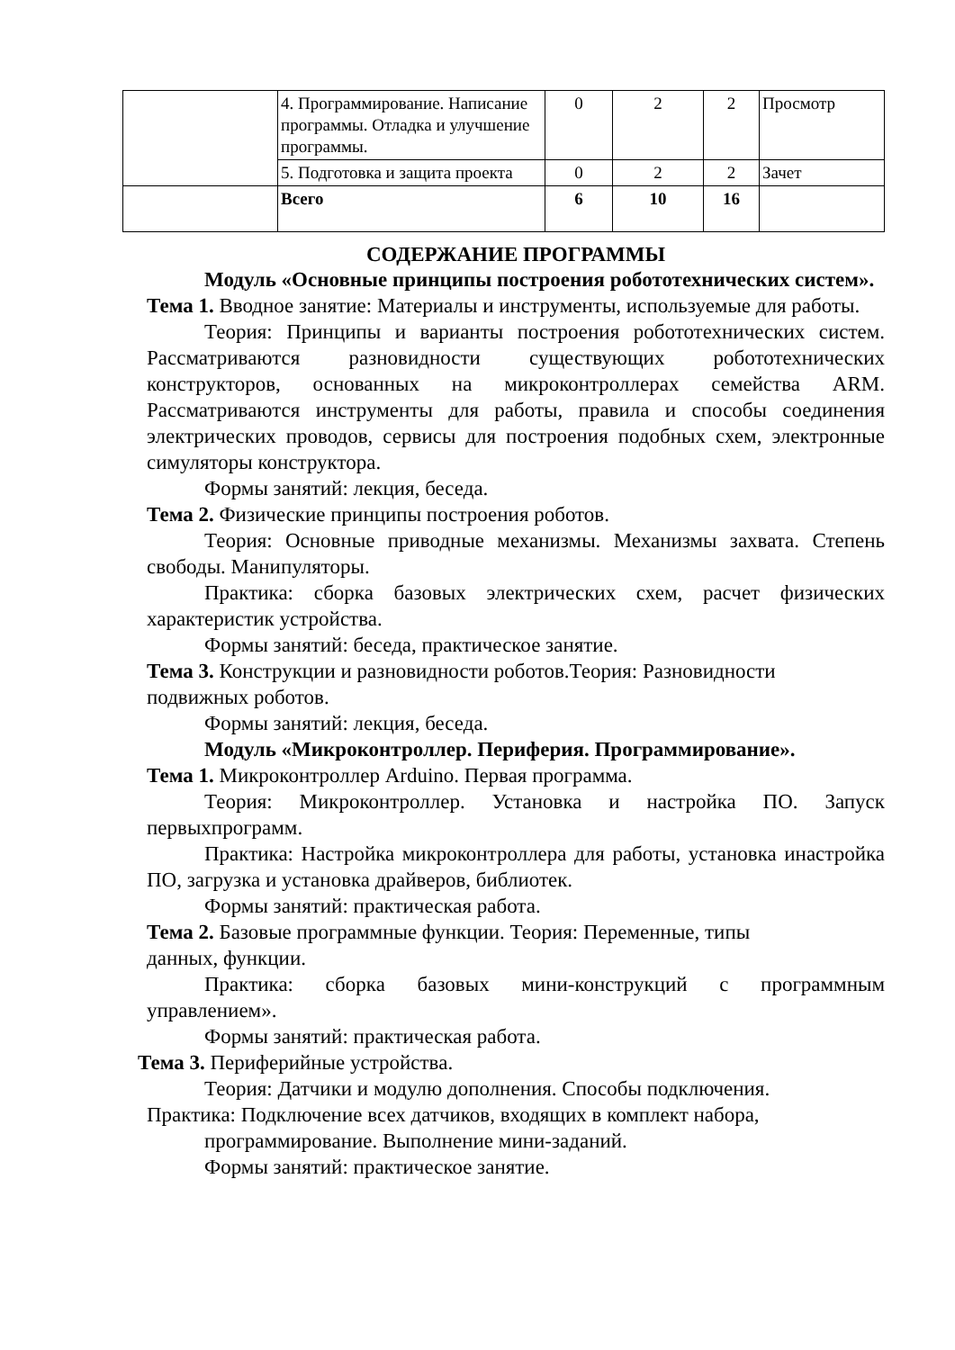| | 4. Программирование. Написание программы. Отладка и улучшение программы. | 0 | 2 | 2 | Просмотр |
| | 5. Подготовка и защита проекта | 0 | 2 | 2 | Зачет |
| | Всего | 6 | 10 | 16 | |
СОДЕРЖАНИЕ ПРОГРАММЫ
Модуль «Основные принципы построения робототехнических систем».
Тема 1. Вводное занятие: Материалы и инструменты, используемые для работы.
Теория: Принципы и варианты построения робототехнических систем. Рассматриваются разновидности существующих робототехнических конструкторов, основанных на микроконтроллерах семейства ARM. Рассматриваются инструменты для работы, правила и способы соединения электрических проводов, сервисы для построения подобных схем, электронные симуляторы конструктора.
Формы занятий: лекция, беседа.
Тема 2. Физические принципы построения роботов.
Теория: Основные приводные механизмы. Механизмы захвата. Степень свободы. Манипуляторы.
Практика: сборка базовых электрических схем, расчет физических характеристик устройства.
Формы занятий: беседа, практическое занятие.
Тема 3. Конструкции и разновидности роботов.Теория: Разновидности
подвижных роботов.
Формы занятий: лекция, беседа.
Модуль «Микроконтроллер. Периферия. Программирование».
Тема 1. Микроконтроллер Arduino. Первая программа.
Теория: Микроконтроллер. Установка и настройка ПО. Запуск первыхпрограмм.
Практика: Настройка микроконтроллера для работы, установка инастройка ПО, загрузка и установка драйверов, библиотек.
Формы занятий: практическая работа.
Тема 2. Базовые программные функции. Теория: Переменные, типы
данных, функции.
Практика: сборка базовых мини-конструкций с программным управлением».
Формы занятий: практическая работа.
Тема 3. Периферийные устройства.
Теория: Датчики и модулю дополнения. Способы подключения.
Практика: Подключение всех датчиков, входящих в комплект набора,
программирование. Выполнение мини-заданий.
Формы занятий: практическое занятие.